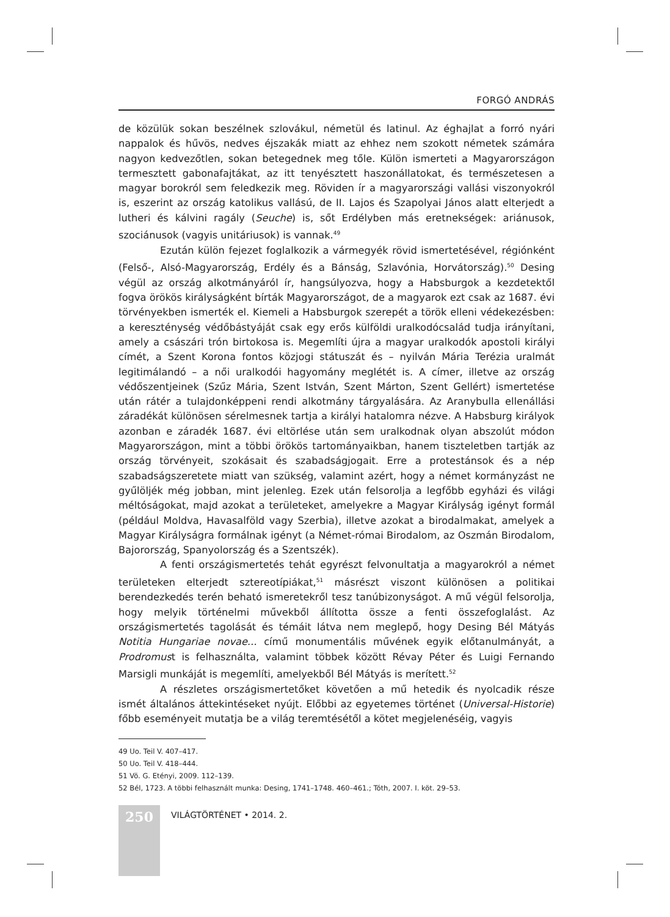FORGÓ ANDRÁS
de közülük sokan beszélnek szlovákul, németül és latinul. Az éghajlat a forró nyári nappalok és hűvös, nedves éjszakák miatt az ehhez nem szokott németek számára nagyon kedvezőtlen, sokan betegednek meg tőle. Külön ismerteti a Magyarországon termesztett gabonafajtákat, az itt tenyésztett haszonállatokat, és természetesen a magyar borokról sem feledkezik meg. Röviden ír a magyarországi vallási viszonyokról is, eszerint az ország katolikus vallású, de II. Lajos és Szapolyai János alatt elterjedt a lutheri és kálvini ragály (Seuche) is, sőt Erdélyben más eretnekségek: ariánusok, szociánusok (vagyis unitáriusok) is vannak.<sup>49</sup>
Ezután külön fejezet foglalkozik a vármegyék rövid ismertetésével, régiónként (Felső-, Alsó-Magyarország, Erdély és a Bánság, Szlavónia, Horvátország).<sup>50</sup> Desing végül az ország alkotmányáról ír, hangsúlyozva, hogy a Habsburgok a kezdetektől fogva örökös királyságként bírták Magyarországot, de a magyarok ezt csak az 1687. évi törvényekben ismerték el. Kiemeli a Habsburgok szerepét a török elleni védekezésben: a kereszténység védőbástyáját csak egy erős külföldi uralkodócsalád tudja irányítani, amely a császári trón birtokosa is. Megemlíti újra a magyar uralkodók apostoli királyi címét, a Szent Korona fontos közjogi státuszát és – nyilván Mária Terézia uralmát legitimálandó – a női uralkodói hagyomány meglétét is. A címer, illetve az ország védőszentjeinek (Szűz Mária, Szent István, Szent Márton, Szent Gellért) ismertetése után rátér a tulajdonképpeni rendi alkotmány tárgyalására. Az Aranybulla ellenállási záradékát különösen sérelmesnek tartja a királyi hatalomra nézve. A Habsburg királyok azonban e záradék 1687. évi eltörlése után sem uralkodnak olyan abszolút módon Magyarországon, mint a többi örökös tartományaikban, hanem tiszteletben tartják az ország törvényeit, szokásait és szabadságjogait. Erre a protestánsok és a nép szabadságszeretete miatt van szükség, valamint azért, hogy a német kormányzást ne gyűlöljék még jobban, mint jelenleg. Ezek után felsorolja a legfőbb egyházi és világi méltóságokat, majd azokat a területeket, amelyekre a Magyar Királyság igényt formál (például Moldva, Havasalföld vagy Szerbia), illetve azokat a birodalmakat, amelyek a Magyar Királyságra formálnak igényt (a Német-római Birodalom, az Oszmán Birodalom, Bajorország, Spanyolország és a Szentszék).
A fenti országismertetés tehát egyrészt felvonultatja a magyarokról a német területeken elterjedt sztereotípiákat,<sup>51</sup> másrészt viszont különösen a politikai berendezkedés terén beható ismeretekről tesz tanúbizonyságot. A mű végül felsorolja, hogy melyik történelmi művekből állította össze a fenti összefoglalást. Az országismertetés tagolását és témáit látva nem meglepő, hogy Desing Bél Mátyás Notitia Hungariae novae... című monumentális művének egyik előtanulmányát, a Prodromust is felhasználta, valamint többek között Révay Péter és Luigi Fernando Marsigli munkáját is megemlíti, amelyekből Bél Mátyás is merített.<sup>52</sup>
A részletes országismertetőket követően a mű hetedik és nyolcadik része ismét általános áttekintéseket nyújt. Előbbi az egyetemes történet (Universal-Historie) főbb eseményeit mutatja be a világ teremtésétől a kötet megjelenéséig, vagyis
49 Uo. Teil V. 407–417.
50 Uo. Teil V. 418–444.
51 Vö. G. Etényi, 2009. 112–139.
52 Bél, 1723. A többi felhasznált munka: Desing, 1741–1748. 460–461.; Tóth, 2007. I. köt. 29–53.
250
VILÁGTÖRTÉNET • 2014. 2.